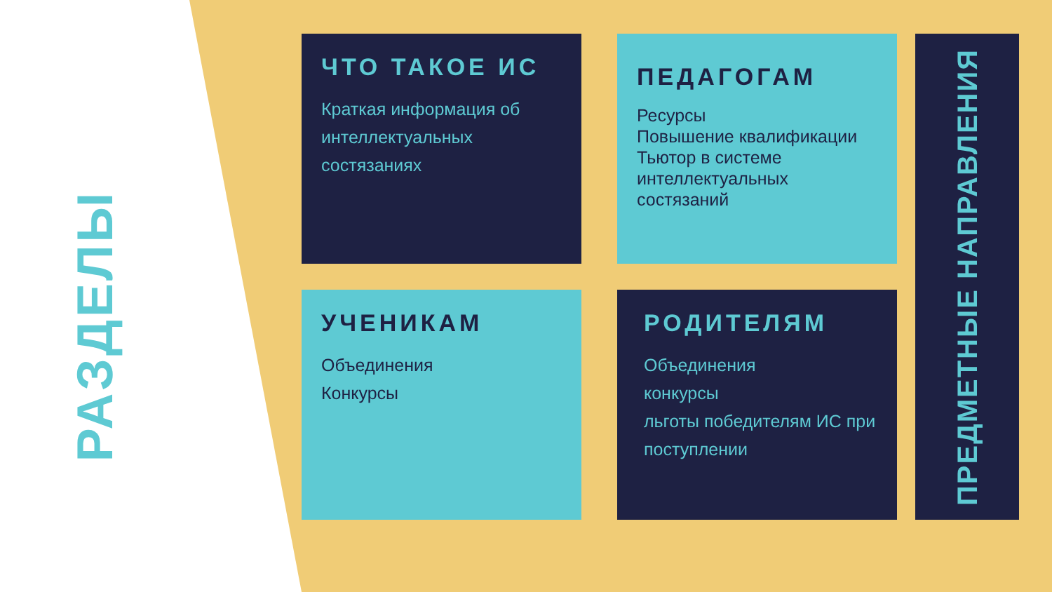РАЗДЕЛЫ
ЧТО ТАКОЕ ИС
Краткая информация об интеллектуальных состязаниях
ПЕДАГОГАМ
Ресурсы
Повышение квалификации
Тьютор в системе интеллектуальных состязаний
УЧЕНИКАМ
Объединения
Конкурсы
РОДИТЕЛЯМ
Объединения
конкурсы
льготы победителям ИС при поступлении
ПРЕДМЕТНЫЕ НАПРАВЛЕНИЯ